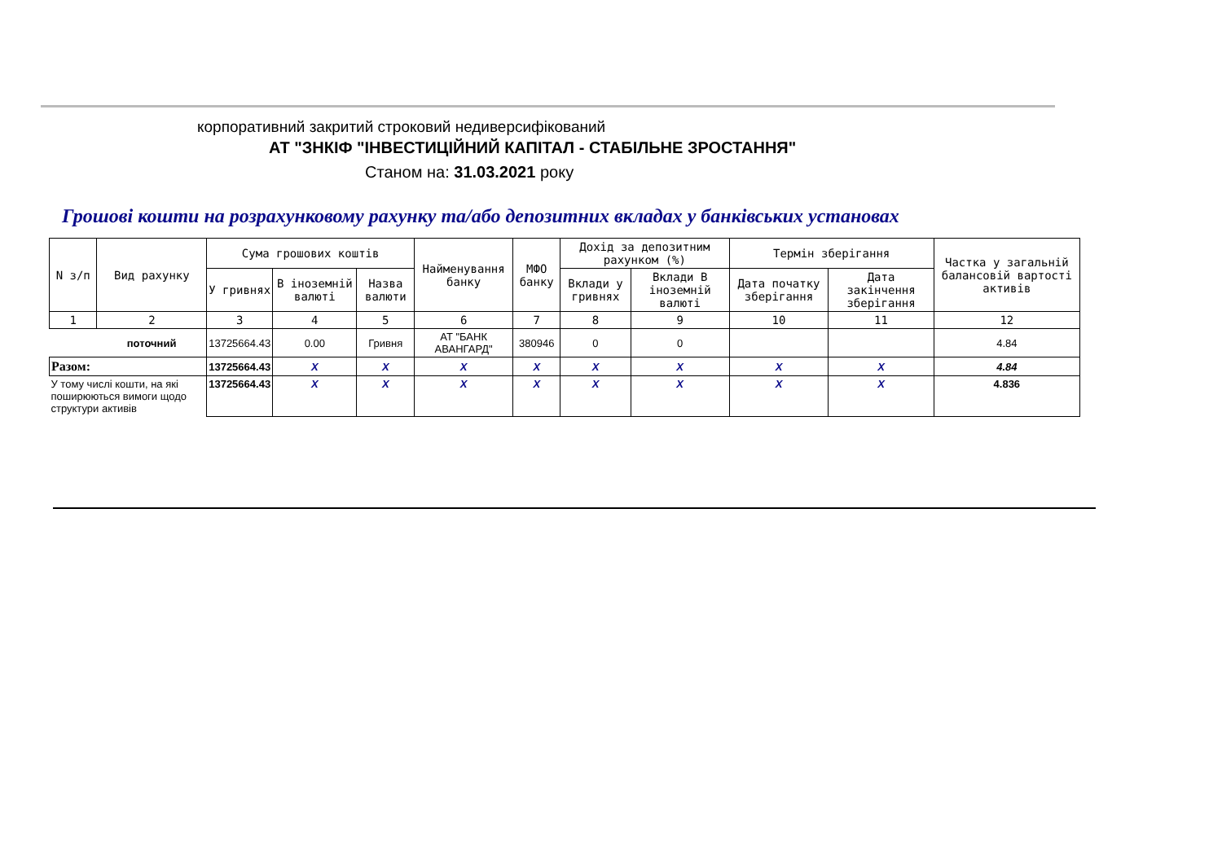корпоративний закритий строковий недиверсифікований
АТ "ЗНКІФ "ІНВЕСТИЦІЙНИЙ КАПІТАЛ - СТАБІЛЬНЕ ЗРОСТАННЯ"
Станом на: 31.03.2021 року
Грошові кошти на розрахунковому рахунку та/або депозитних вкладах у банківських установах
| N з/п | Вид рахунку | Сума грошових коштів | | | Найменування банку | МФО банку | Дохід за депозитним рахунком (%) | | Термін зберігання | | Частка у загальній балансовій вартості активів |
| --- | --- | --- | --- | --- | --- | --- | --- | --- | --- | --- | --- |
| | | У гривнях | В іноземній валюті | Назва валюти | | | Вклади у гривнях | Вклади В іноземній валюті | Дата початку зберігання | Дата закінчення зберігання | |
| 1 | 2 | 3 | 4 | 5 | 6 | 7 | 8 | 9 | 10 | 11 | 12 |
| | поточний | 13725664.43 | 0.00 | Гривня | АТ "БАНК АВАНГАРД" | 380946 | 0 | 0 | | | 4.84 |
| Разом: | | 13725664.43 | X | X | X | X | X | X | X | X | 4.84 |
| У тому числі кошти, на які поширюються вимоги щодо структури активів | | 13725664.43 | X | X | X | X | X | X | X | X | 4.836 |